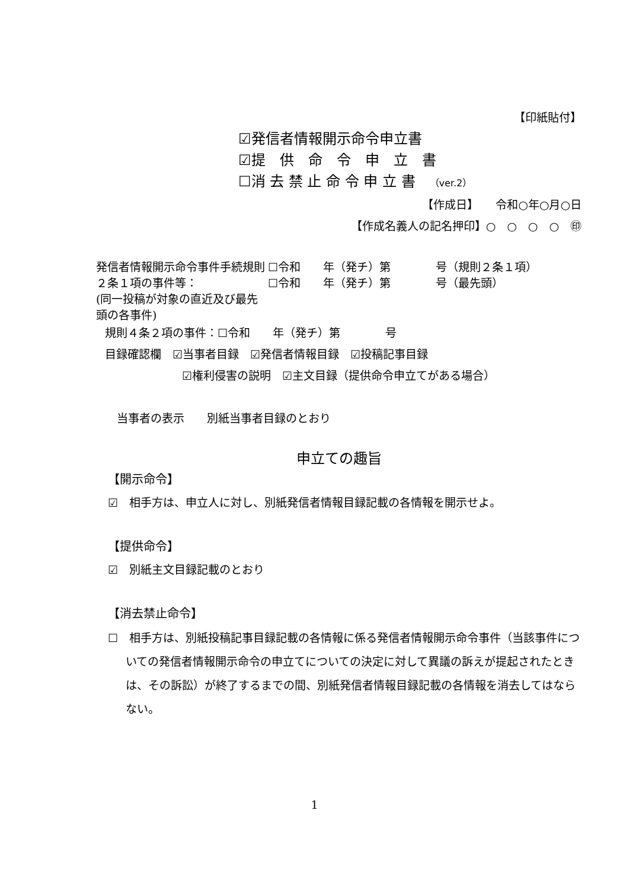【印紙貼付】
☑発信者情報開示命令申立書
☑提　供　命　令　申　立　書
☐消 去 禁 止 命 令 申 立 書　（ver.2）
【作成日】　　令和○年○月○日
【作成名義人の記名押印】○　○　○　○　㊞
発信者情報開示命令事件手続規則２条１項の事件等：
(同一投稿が対象の直近及び最先頭の各事件) ☐令和　　年（発チ）第　　　　号（規則２条１項）
☐令和　　年（発チ）第　　　　号（最先頭）
規則４条２項の事件：☐令和　　年（発チ）第　　　　号
目録確認欄　☑当事者目録　☑発信者情報目録　☑投稿記事目録
☑権利侵害の説明　☑主文目録（提供命令申立てがある場合）
当事者の表示　　別紙当事者目録のとおり
申立ての趣旨
【開示命令】
☑　相手方は、申立人に対し、別紙発信者情報目録記載の各情報を開示せよ。
【提供命令】
☑　別紙主文目録記載のとおり
【消去禁止命令】
☐　相手方は、別紙投稿記事目録記載の各情報に係る発信者情報開示命令事件（当該事件についての発信者情報開示命令の申立てについての決定に対して異議の訴えが提起されたときは、その訴訟）が終了するまでの間、別紙発信者情報目録記載の各情報を消去してはならない。
1